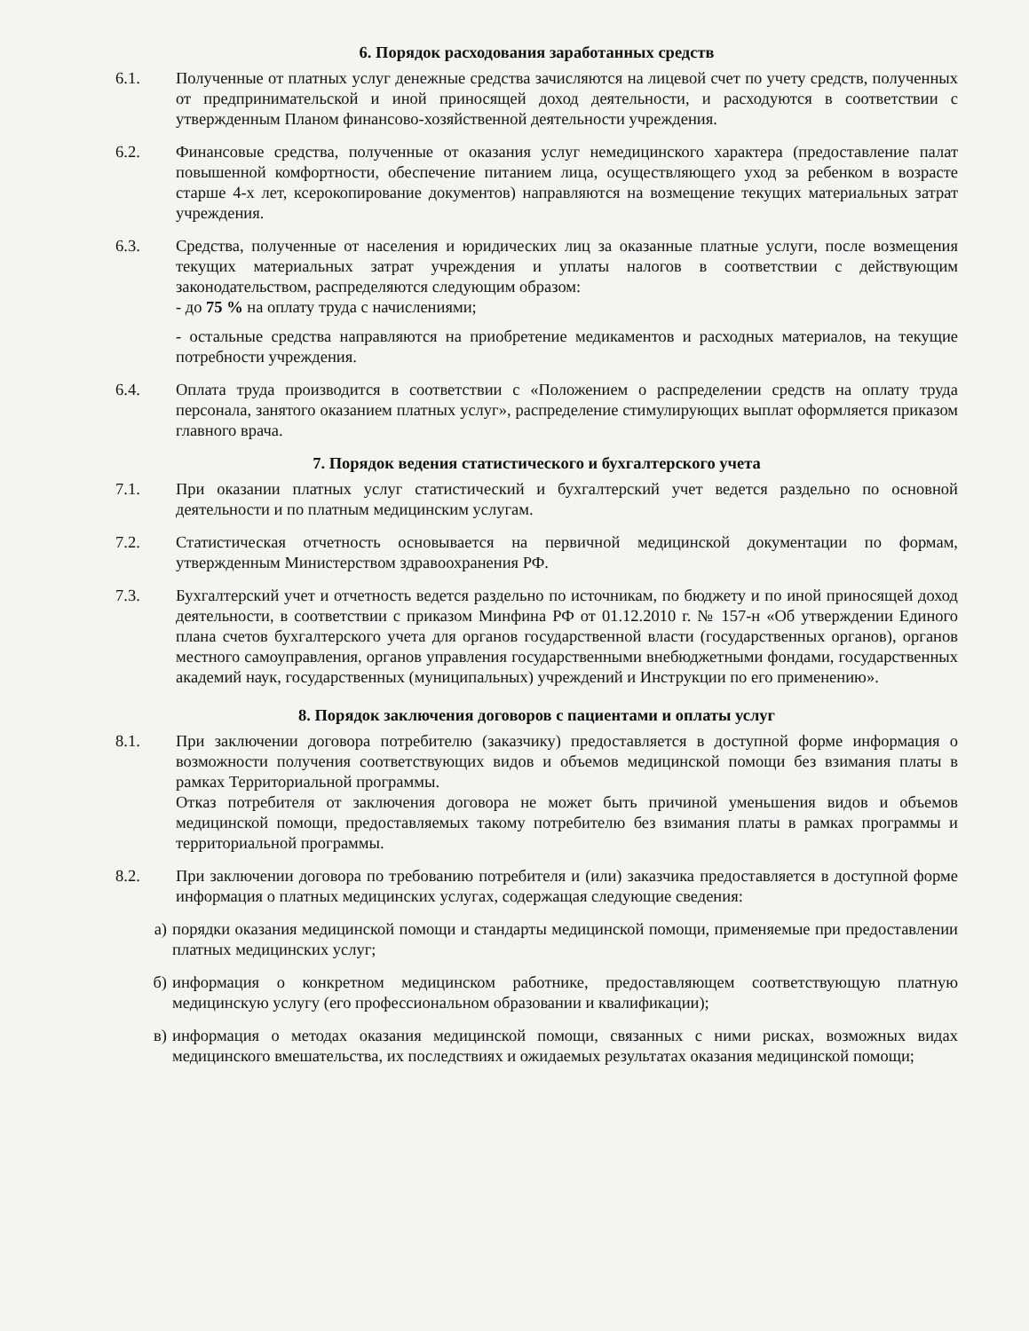6. Порядок расходования заработанных средств
6.1. Полученные от платных услуг денежные средства зачисляются на лицевой счет по учету средств, полученных от предпринимательской и иной приносящей доход деятельности, и расходуются в соответствии с утвержденным Планом финансово-хозяйственной деятельности учреждения.
6.2. Финансовые средства, полученные от оказания услуг немедицинского характера (предоставление палат повышенной комфортности, обеспечение питанием лица, осуществляющего уход за ребенком в возрасте старше 4-х лет, ксерокопирование документов) направляются на возмещение текущих материальных затрат учреждения.
6.3. Средства, полученные от населения и юридических лиц за оказанные платные услуги, после возмещения текущих материальных затрат учреждения и уплаты налогов в соответствии с действующим законодательством, распределяются следующим образом:
- до 75 % на оплату труда с начислениями;
- остальные средства направляются на приобретение медикаментов и расходных материалов, на текущие потребности учреждения.
6.4. Оплата труда производится в соответствии с «Положением о распределении средств на оплату труда персонала, занятого оказанием платных услуг», распределение стимулирующих выплат оформляется приказом главного врача.
7. Порядок ведения статистического и бухгалтерского учета
7.1. При оказании платных услуг статистический и бухгалтерский учет ведется раздельно по основной деятельности и по платным медицинским услугам.
7.2. Статистическая отчетность основывается на первичной медицинской документации по формам, утвержденным Министерством здравоохранения РФ.
7.3. Бухгалтерский учет и отчетность ведется раздельно по источникам, по бюджету и по иной приносящей доход деятельности, в соответствии с приказом Минфина РФ от 01.12.2010 г. № 157-н «Об утверждении Единого плана счетов бухгалтерского учета для органов государственной власти (государственных органов), органов местного самоуправления, органов управления государственными внебюджетными фондами, государственных академий наук, государственных (муниципальных) учреждений и Инструкции по его применению».
8. Порядок заключения договоров с пациентами и оплаты услуг
8.1. При заключении договора потребителю (заказчику) предоставляется в доступной форме информация о возможности получения соответствующих видов и объемов медицинской помощи без взимания платы в рамках Территориальной программы.
Отказ потребителя от заключения договора не может быть причиной уменьшения видов и объемов медицинской помощи, предоставляемых такому потребителю без взимания платы в рамках программы и территориальной программы.
8.2. При заключении договора по требованию потребителя и (или) заказчика предоставляется в доступной форме информация о платных медицинских услугах, содержащая следующие сведения:
а) порядки оказания медицинской помощи и стандарты медицинской помощи, применяемые при предоставлении платных медицинских услуг;
б) информация о конкретном медицинском работнике, предоставляющем соответствующую платную медицинскую услугу (его профессиональном образовании и квалификации);
в) информация о методах оказания медицинской помощи, связанных с ними рисках, возможных видах медицинского вмешательства, их последствиях и ожидаемых результатах оказания медицинской помощи;